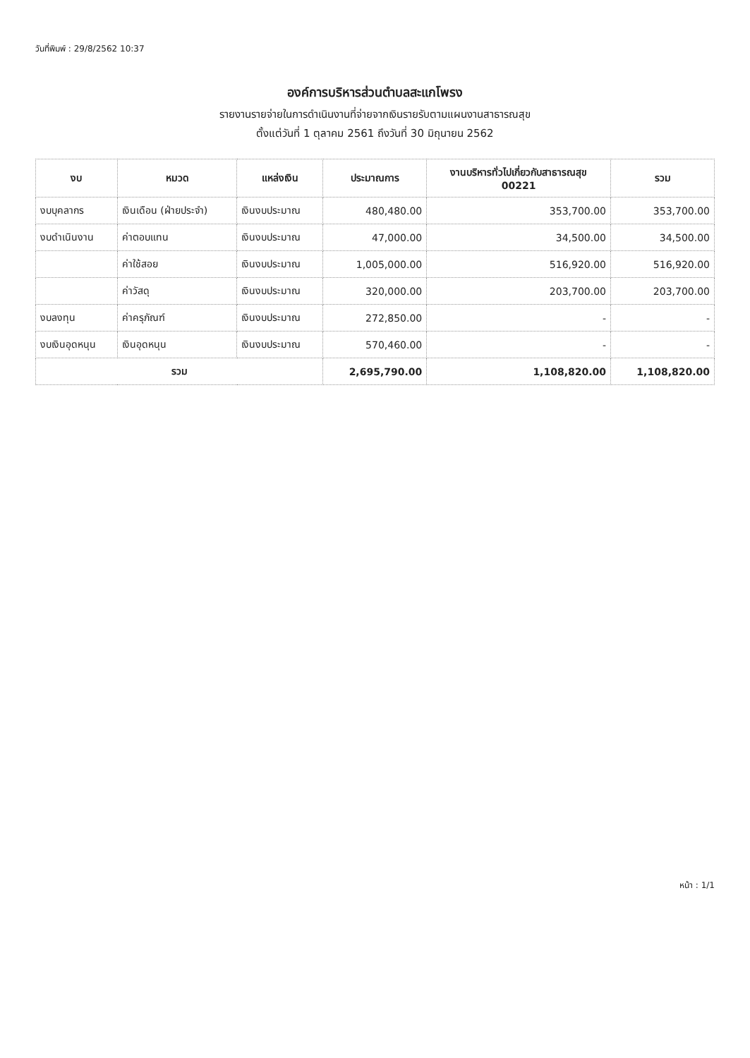วันที่พิมพ์ : 29/8/2562 10:37
องค์การบริหารส่วนตำบลสะแกโพรง
รายงานรายจ่ายในการดำเนินงานที่จ่ายจากเงินรายรับตามแผนงานสาธารณสุข
ตั้งแต่วันที่ 1 ตุลาคม 2561 ถึงวันที่ 30 มิถุนายน 2562
| งบ | หมวด | แหล่งเงิน | ประมาณการ | งานบริหารทั่วไปเกี่ยวกับสาธารณสุข 00221 | รวม |
| --- | --- | --- | --- | --- | --- |
| งบบุคลากร | เงินเดือน (ฝ่ายประจำ) | เงินงบประมาณ | 480,480.00 | 353,700.00 | 353,700.00 |
| งบดำเนินงาน | ค่าตอบแทน | เงินงบประมาณ | 47,000.00 | 34,500.00 | 34,500.00 |
| | ค่าใช้สอย | เงินงบประมาณ | 1,005,000.00 | 516,920.00 | 516,920.00 |
| | ค่าวัสดุ | เงินงบประมาณ | 320,000.00 | 203,700.00 | 203,700.00 |
| งบลงทุน | ค่าครุภัณฑ์ | เงินงบประมาณ | 272,850.00 | - | - |
| งบเงินอุดหนุน | เงินอุดหนุน | เงินงบประมาณ | 570,460.00 | - | - |
| รวม | | | 2,695,790.00 | 1,108,820.00 | 1,108,820.00 |
หน้า : 1/1